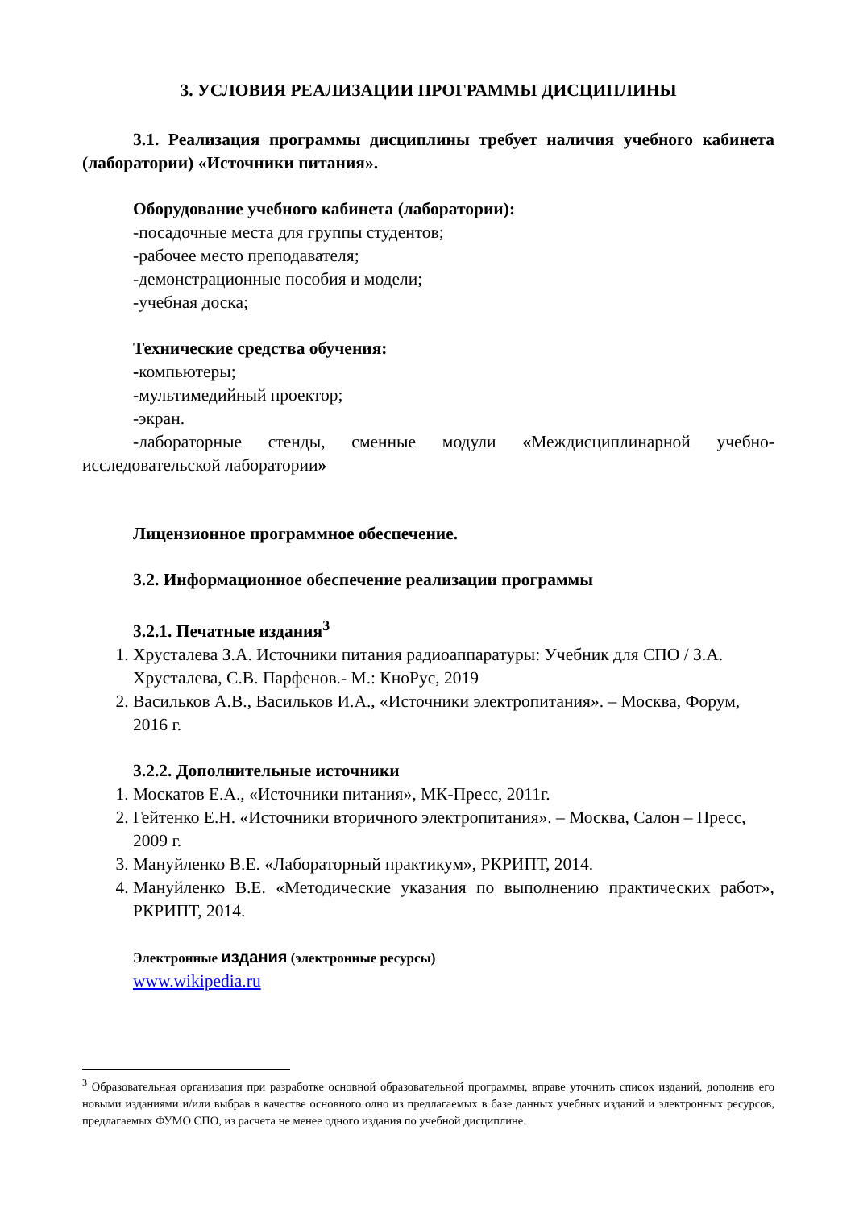3. УСЛОВИЯ РЕАЛИЗАЦИИ ПРОГРАММЫ ДИСЦИПЛИНЫ
3.1. Реализация программы дисциплины требует наличия учебного кабинета (лаборатории) «Источники питания».
Оборудование учебного кабинета (лаборатории):
-посадочные места для группы студентов;
-рабочее место преподавателя;
-демонстрационные пособия и модели;
-учебная доска;
Технические средства обучения:
-компьютеры;
-мультимедийный проектор;
-экран.
-лабораторные стенды, сменные модули «Междисциплинарной учебно-исследовательской лаборатории»
Лицензионное программное обеспечение.
3.2. Информационное обеспечение реализации программы
3.2.1. Печатные издания<sup>3</sup>
1. Хрусталева З.А. Источники питания радиоаппаратуры: Учебник для СПО / З.А. Хрусталева, С.В. Парфенов.- М.: КноРус, 2019
2. Васильков А.В., Васильков И.А., «Источники электропитания». – Москва, Форум, 2016 г.
3.2.2. Дополнительные источники
1. Москатов Е.А., «Источники питания», МК-Пресс, 2011г.
2. Гейтенко Е.Н. «Источники вторичного электропитания». – Москва, Салон – Пресс, 2009 г.
3. Мануйленко В.Е. «Лабораторный практикум», РКРИПТ, 2014.
4. Мануйленко В.Е. «Методические указания по выполнению практических работ», РКРИПТ, 2014.
Электронные издания (электронные ресурсы)
www.wikipedia.ru
<sup>3</sup> Образовательная организация при разработке основной образовательной программы, вправе уточнить список изданий, дополнив его новыми изданиями и/или выбрав в качестве основного одно из предлагаемых в базе данных учебных изданий и электронных ресурсов, предлагаемых ФУМО СПО, из расчета не менее одного издания по учебной дисциплине.